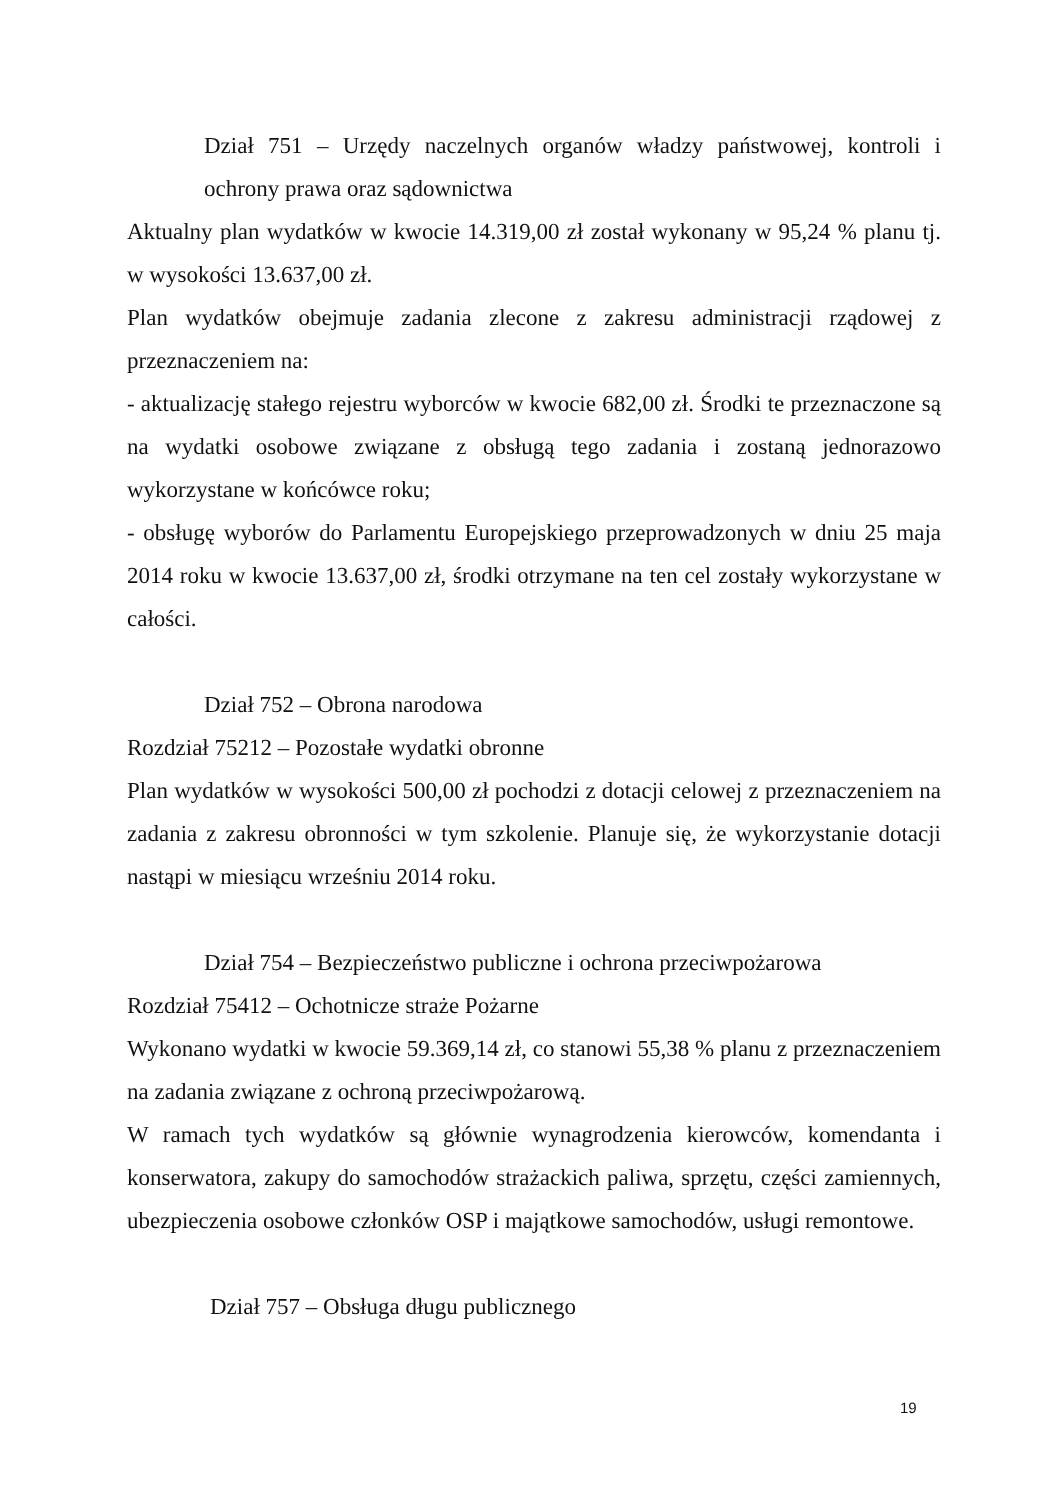Dział 751 – Urzędy naczelnych organów władzy państwowej, kontroli i ochrony prawa oraz sądownictwa
Aktualny plan wydatków w kwocie 14.319,00 zł został wykonany w 95,24 % planu tj. w wysokości 13.637,00 zł.
Plan wydatków obejmuje zadania zlecone z zakresu administracji rządowej z przeznaczeniem na:
- aktualizację stałego rejestru wyborców w kwocie 682,00 zł. Środki te przeznaczone są na wydatki osobowe związane z obsługą tego zadania i zostaną jednorazowo wykorzystane w końcówce roku;
- obsługę wyborów do Parlamentu Europejskiego przeprowadzonych w dniu 25 maja 2014 roku w kwocie 13.637,00 zł, środki otrzymane na ten cel zostały wykorzystane w całości.
Dział 752 – Obrona narodowa
Rozdział 75212 – Pozostałe wydatki obronne
Plan wydatków w wysokości 500,00 zł pochodzi z dotacji celowej z przeznaczeniem na zadania z zakresu obronności w tym szkolenie. Planuje się, że wykorzystanie dotacji nastąpi w miesiącu wrześniu 2014 roku.
Dział 754 – Bezpieczeństwo publiczne i ochrona przeciwpożarowa
Rozdział 75412 – Ochotnicze straże Pożarne
Wykonano wydatki w kwocie 59.369,14 zł, co stanowi 55,38 % planu z przeznaczeniem na zadania związane z ochroną przeciwpożarową.
W ramach tych wydatków są głównie wynagrodzenia kierowców, komendanta i konserwatora, zakupy do samochodów strażackich paliwa, sprzętu, części zamiennych, ubezpieczenia osobowe członków OSP i majątkowe samochodów, usługi remontowe.
Dział 757 – Obsługa długu publicznego
19